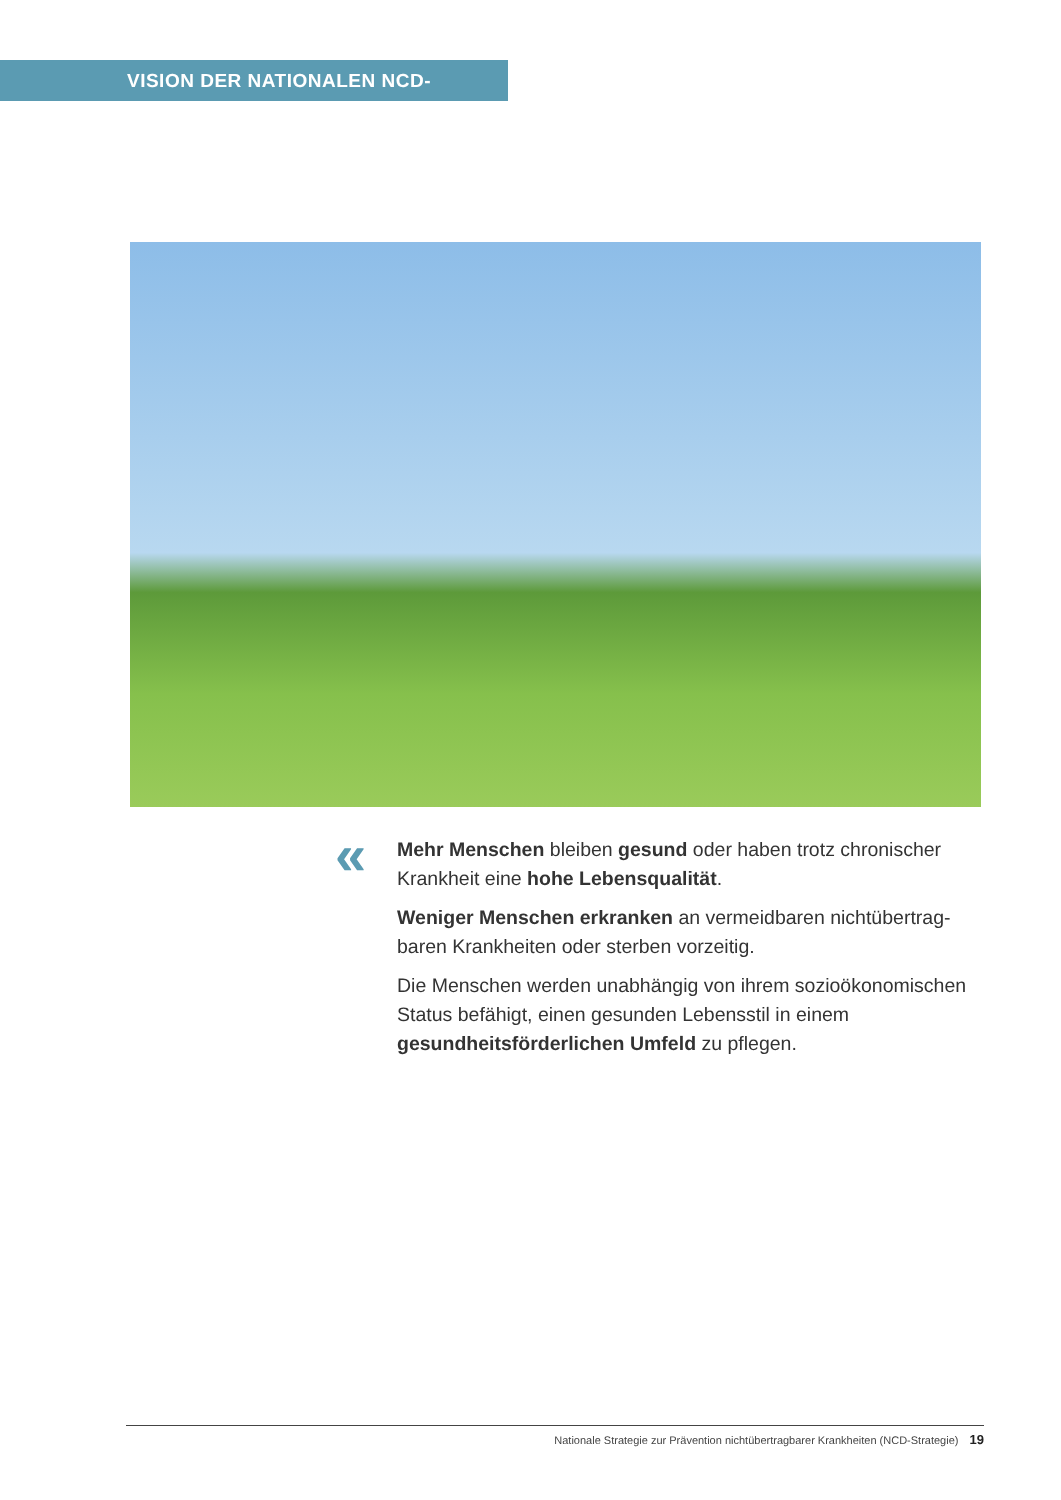VISION DER NATIONALEN NCD-STRATEGIE
«
Mehr Menschen bleiben gesund oder haben trotz chronischer Krankheit eine hohe Lebensqualität.
Weniger Menschen erkranken an vermeidbaren nichtübertrag­baren Krankheiten oder sterben vorzeitig.
Die Menschen werden unabhängig von ihrem sozioökonomi­schen Status befähigt, einen gesunden Lebensstil in einem gesundheitsförderlichen Umfeld zu pflegen.
Nationale Strategie zur Prävention nichtübertragbarer Krankheiten (NCD-Strategie) 19